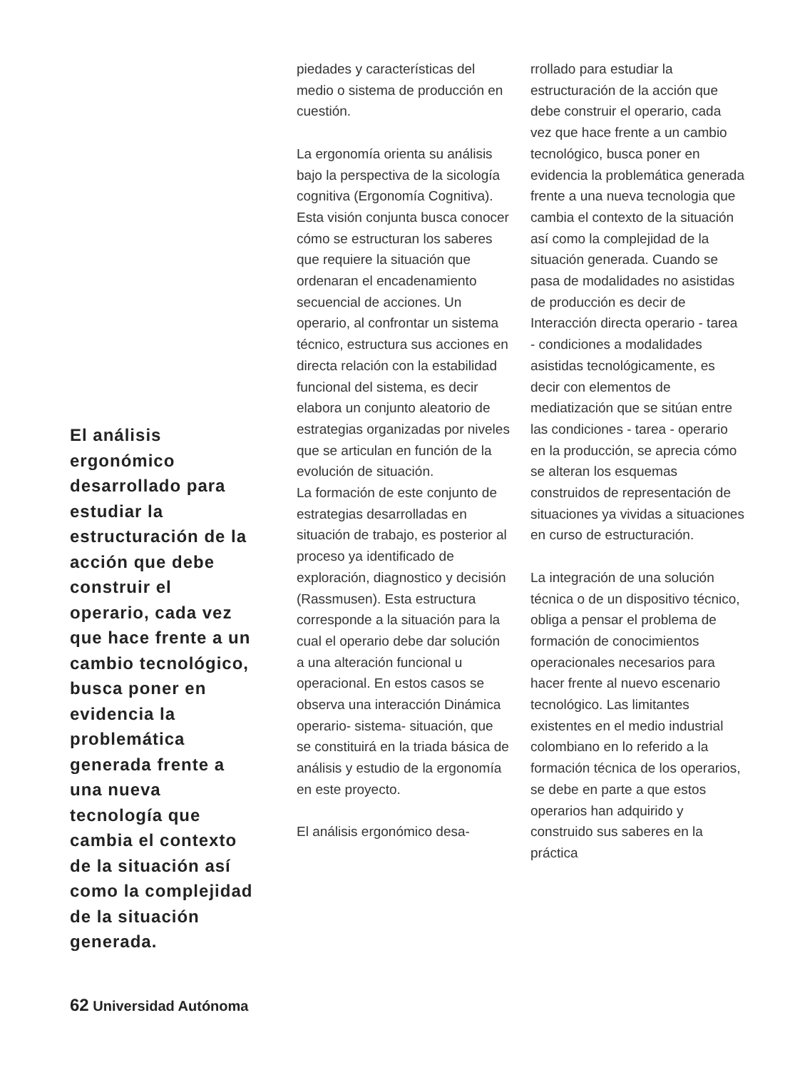El análisis ergonómico desarrollado para estudiar la estructuración de la acción que debe construir el operario, cada vez que hace frente a un cambio tecnológico, busca poner en evidencia la problemática generada frente a una nueva tecnología que cambia el contexto de la situación así como la complejidad de la situación generada.
piedades y características del medio o sistema de producción en cuestión.
La ergonomía orienta su análisis bajo la perspectiva de la sicología cognitiva (Ergonomía Cognitiva). Esta visión conjunta busca conocer cómo se estructuran los saberes que requiere la situación que ordenaran el encadenamiento secuencial de acciones. Un operario, al confrontar un sistema técnico, estructura sus acciones en directa relación con la estabilidad funcional del sistema, es decir elabora un conjunto aleatorio de estrategias organizadas por niveles que se articulan en función de la evolución de situación.
La formación de este conjunto de estrategias desarrolladas en situación de trabajo, es posterior al proceso ya identificado de exploración, diagnostico y decisión (Rassmusen). Esta estructura corresponde a la situación para la cual el operario debe dar solución a una alteración funcional u operacional. En estos casos se observa una interacción Dinámica operario- sistema- situación, que se constituirá en la triada básica de análisis y estudio de la ergonomía en este proyecto.
El análisis ergonómico desa-
rrollado para estudiar la estructuración de la acción que debe construir el operario, cada vez que hace frente a un cambio tecnológico, busca poner en evidencia la problemática generada frente a una nueva tecnologia que cambia el contexto de la situación así como la complejidad de la situación generada. Cuando se pasa de modalidades no asistidas de producción es decir de Interacción directa operario - tarea - condiciones a modalidades asistidas tecnológicamente, es decir con elementos de mediatización que se sitúan entre las condiciones - tarea - operario en la producción, se aprecia cómo se alteran los esquemas construidos de representación de situaciones ya vividas a situaciones en curso de estructuración.
La integración de una solución técnica o de un dispositivo técnico, obliga a pensar el problema de formación de conocimientos operacionales necesarios para hacer frente al nuevo escenario tecnológico. Las limitantes existentes en el medio industrial colombiano en lo referido a la formación técnica de los operarios, se debe en parte a que estos operarios han adquirido y construido sus saberes en la práctica
62 Universidad Autónoma